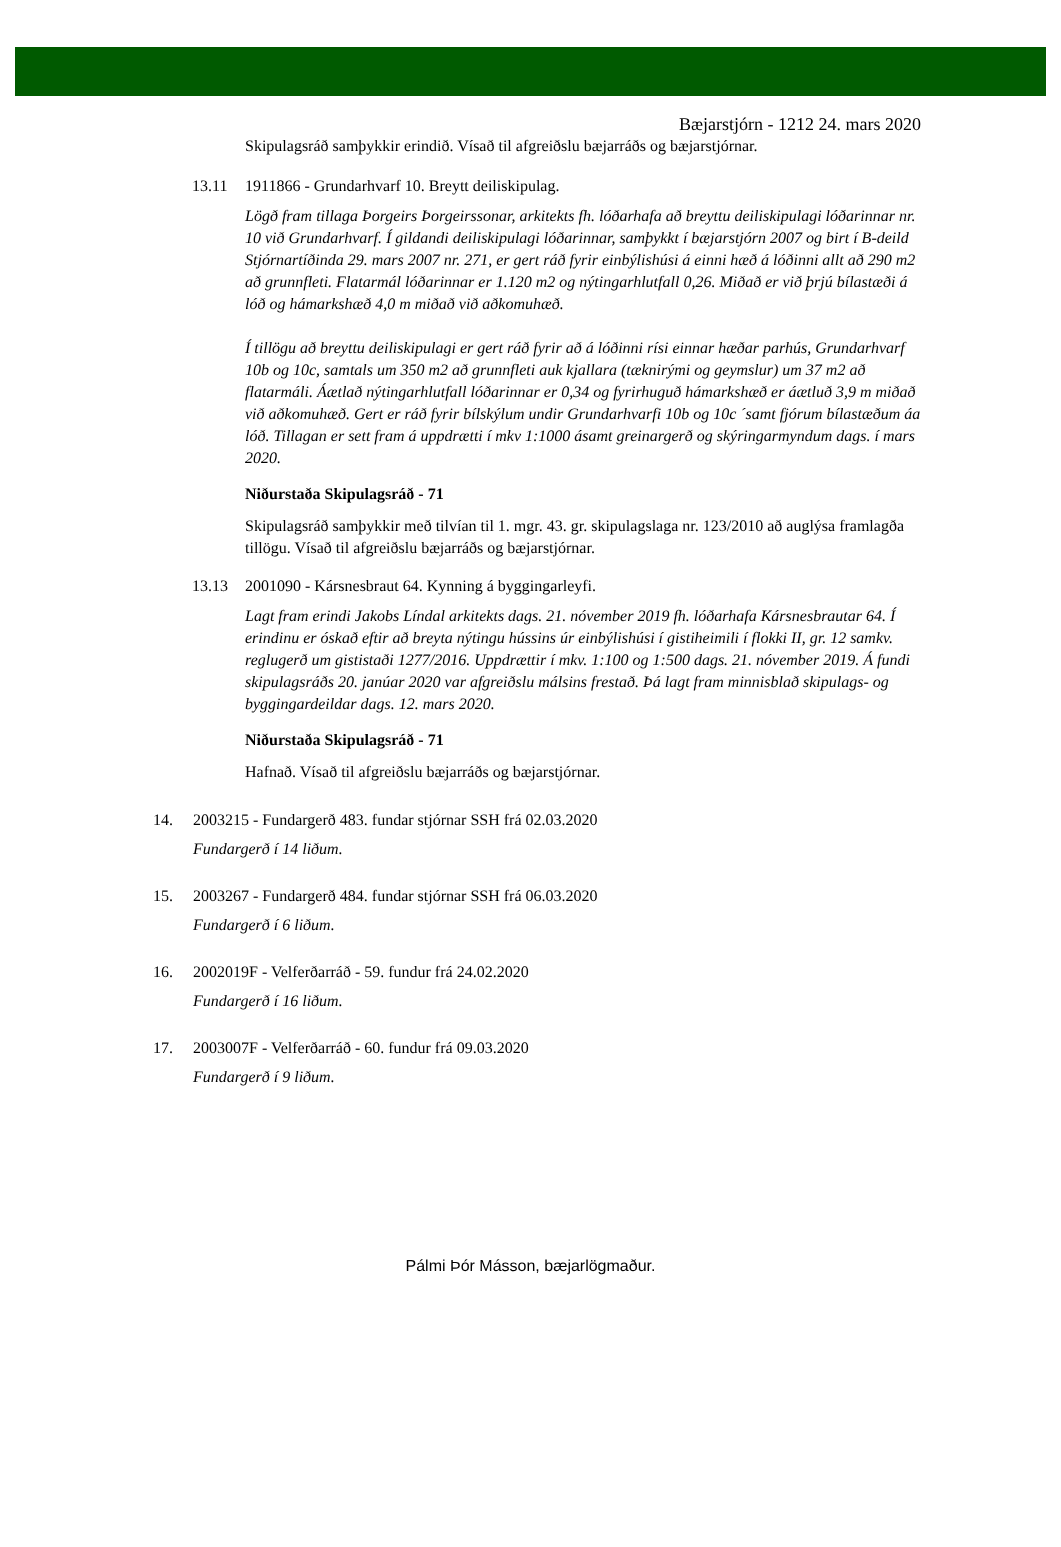Bæjarstjórn - 1212 24. mars 2020
Skipulagsráð samþykkir erindið. Vísað til afgreiðslu bæjarráðs og bæjarstjórnar.
13.11 1911866 - Grundarhvarf 10. Breytt deiliskipulag.
Lögð fram tillaga Þorgeirs Þorgeirssonar, arkitekts fh. lóðarhafa að breyttu deiliskipulagi lóðarinnar nr. 10 við Grundarhvarf. Í gildandi deiliskipulagi lóðarinnar, samþykkt í bæjarstjórn 2007 og birt í B-deild Stjórnartíðinda 29. mars 2007 nr. 271, er gert ráð fyrir einbýlishúsi á einni hæð á lóðinni allt að 290 m2 að grunnfleti. Flatarmál lóðarinnar er 1.120 m2 og nýtingarhlutfall 0,26. Miðað er við þrjú bílastæði á lóð og hámarkshæð 4,0 m miðað við aðkomuhæð.
Í tillögu að breyttu deiliskipulagi er gert ráð fyrir að á lóðinni rísi einnar hæðar parhús, Grundarhvarf 10b og 10c, samtals um 350 m2 að grunnfleti auk kjallara (tæknirými og geymslur) um 37 m2 að flatarmáli. Áætlað nýtingarhlutfall lóðarinnar er 0,34 og fyrirhuguð hámarkshæð er áætluð 3,9 m miðað við aðkomuhæð. Gert er ráð fyrir bílskýlum undir Grundarhvarfi 10b og 10c ´samt fjórum bílastæðum áa lóð. Tillagan er sett fram á uppdrætti í mkv 1:1000 ásamt greinargerð og skýringarmyndum dags. í mars 2020.
Niðurstaða Skipulagsráð - 71
Skipulagsráð samþykkir með tilvían til 1. mgr. 43. gr. skipulagslaga nr. 123/2010 að auglýsa framlagða tillögu. Vísað til afgreiðslu bæjarráðs og bæjarstjórnar.
13.13 2001090 - Kársnesbraut 64. Kynning á byggingarleyfi.
Lagt fram erindi Jakobs Líndal arkitekts dags. 21. nóvember 2019 fh. lóðarhafa Kársnesbrautar 64. Í erindinu er óskað eftir að breyta nýtingu hússins úr einbýlishúsi í gistiheimili í flokki II, gr. 12 samkv. reglugerð um gististaði 1277/2016. Uppdrættir í mkv. 1:100 og 1:500 dags. 21. nóvember 2019. Á fundi skipulagsráðs 20. janúar 2020 var afgreiðslu málsins frestað. Þá lagt fram minnisblað skipulags- og byggingardeildar dags. 12. mars 2020.
Niðurstaða Skipulagsráð - 71
Hafnað. Vísað til afgreiðslu bæjarráðs og bæjarstjórnar.
14. 2003215 - Fundargerð 483. fundar stjórnar SSH frá 02.03.2020
Fundargerð í 14 liðum.
15. 2003267 - Fundargerð 484. fundar stjórnar SSH frá 06.03.2020
Fundargerð í 6 liðum.
16. 2002019F - Velferðarráð - 59. fundur frá 24.02.2020
Fundargerð í 16 liðum.
17. 2003007F - Velferðarráð - 60. fundur frá 09.03.2020
Fundargerð í 9 liðum.
Pálmi Þór Másson, bæjarlögmaður.